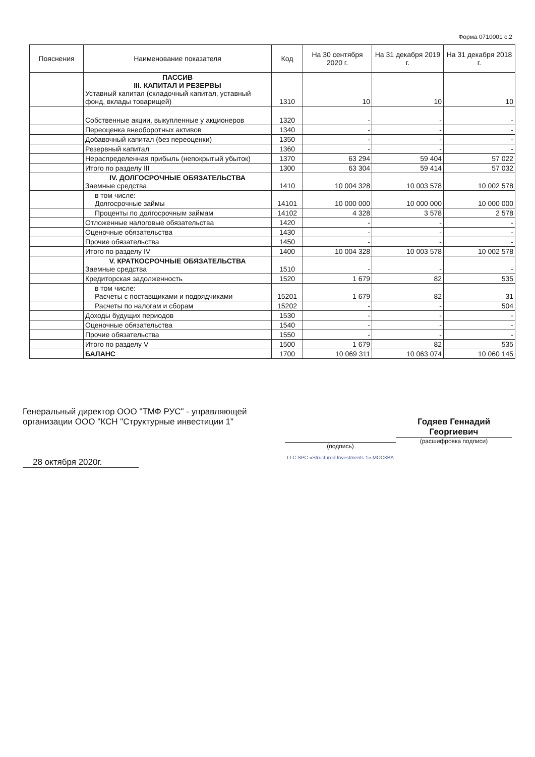Форма 0710001 с.2
| Пояснения | Наименование показателя | Код | На 30 сентября 2020 г. | На 31 декабря 2019 г. | На 31 декабря 2018 г. |
| --- | --- | --- | --- | --- | --- |
| | ПАССИВ III. КАПИТАЛ И РЕЗЕРВЫ Уставный капитал (складочный капитал, уставный фонд, вклады товарищей) | 1310 | 10 | 10 | 10 |
| | Собственные акции, выкупленные у акционеров | 1320 | - | - | - |
| | Переоценка внеоборотных активов | 1340 | - | - | - |
| | Добавочный капитал (без переоценки) | 1350 | - | - | - |
| | Резервный капитал | 1360 | - | - | - |
| | Нераспределенная прибыль (непокрытый убыток) | 1370 | 63 294 | 59 404 | 57 022 |
| | Итого по разделу III | 1300 | 63 304 | 59 414 | 57 032 |
| | IV. ДОЛГОСРОЧНЫЕ ОБЯЗАТЕЛЬСТВА Заемные средства | 1410 | 10 004 328 | 10 003 578 | 10 002 578 |
| | в том числе: Долгосрочные займы | 14101 | 10 000 000 | 10 000 000 | 10 000 000 |
| | Проценты по долгосрочным займам | 14102 | 4 328 | 3 578 | 2 578 |
| | Отложенные налоговые обязательства | 1420 | - | - | - |
| | Оценочные обязательства | 1430 | - | - | - |
| | Прочие обязательства | 1450 | - | - | - |
| | Итого по разделу IV | 1400 | 10 004 328 | 10 003 578 | 10 002 578 |
| | V. КРАТКОСРОЧНЫЕ ОБЯЗАТЕЛЬСТВА Заемные средства | 1510 | - | - | - |
| | Кредиторская задолженность | 1520 | 1 679 | 82 | 535 |
| | в том числе: Расчеты с поставщиками и подрядчиками | 15201 | 1 679 | 82 | 31 |
| | Расчеты по налогам и сборам | 15202 | - | - | 504 |
| | Доходы будущих периодов | 1530 | - | - | - |
| | Оценочные обязательства | 1540 | - | - | - |
| | Прочие обязательства | 1550 | - | - | - |
| | Итого по разделу V | 1500 | 1 679 | 82 | 535 |
| | БАЛАНС | 1700 | 10 069 311 | 10 063 074 | 10 060 145 |
Генеральный директор ООО "ТМФ РУС" - управляющей организации ООО "КСН "Структурные инвестиции 1"
28 октября 2020г.
(подпись)
LLC SPC «Structured Investments 1» МОСКВА
Годяев Геннадий Георгиевич
(расшифровка подписи)